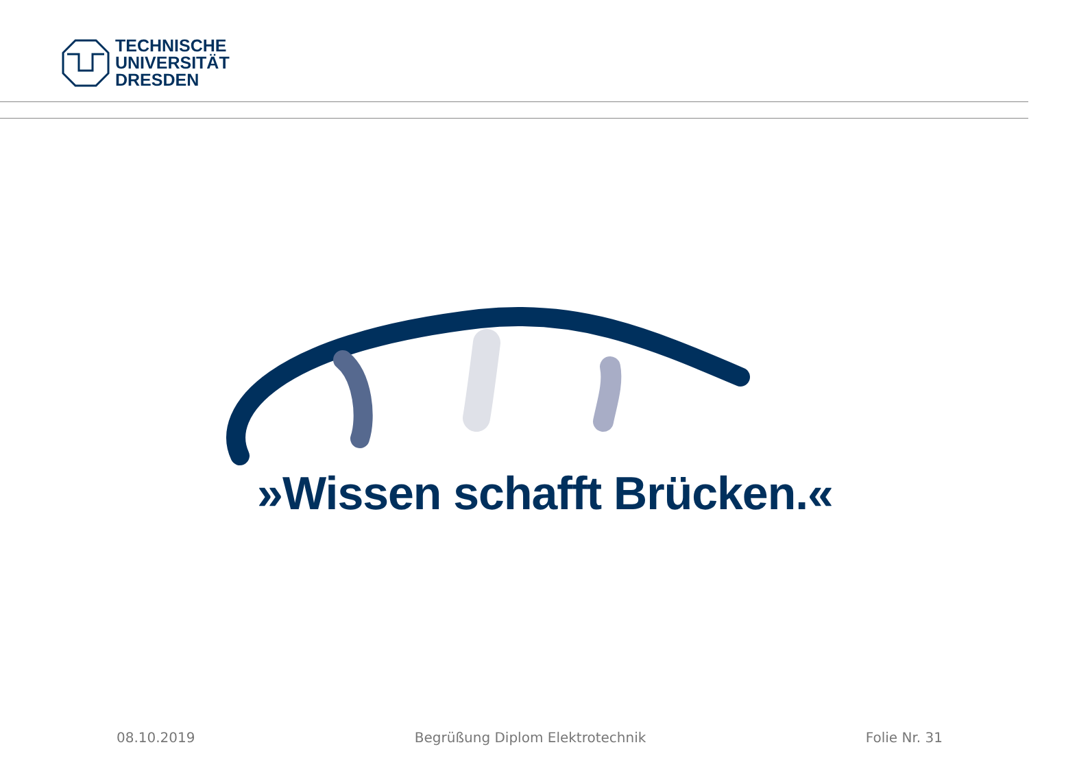TECHNISCHE
UNIVERSITÄT
DRESDEN
»Wissen schafft Brücken.«
08.10.2019 Begrüßung Diplom Elektrotechnik Folie Nr. 31